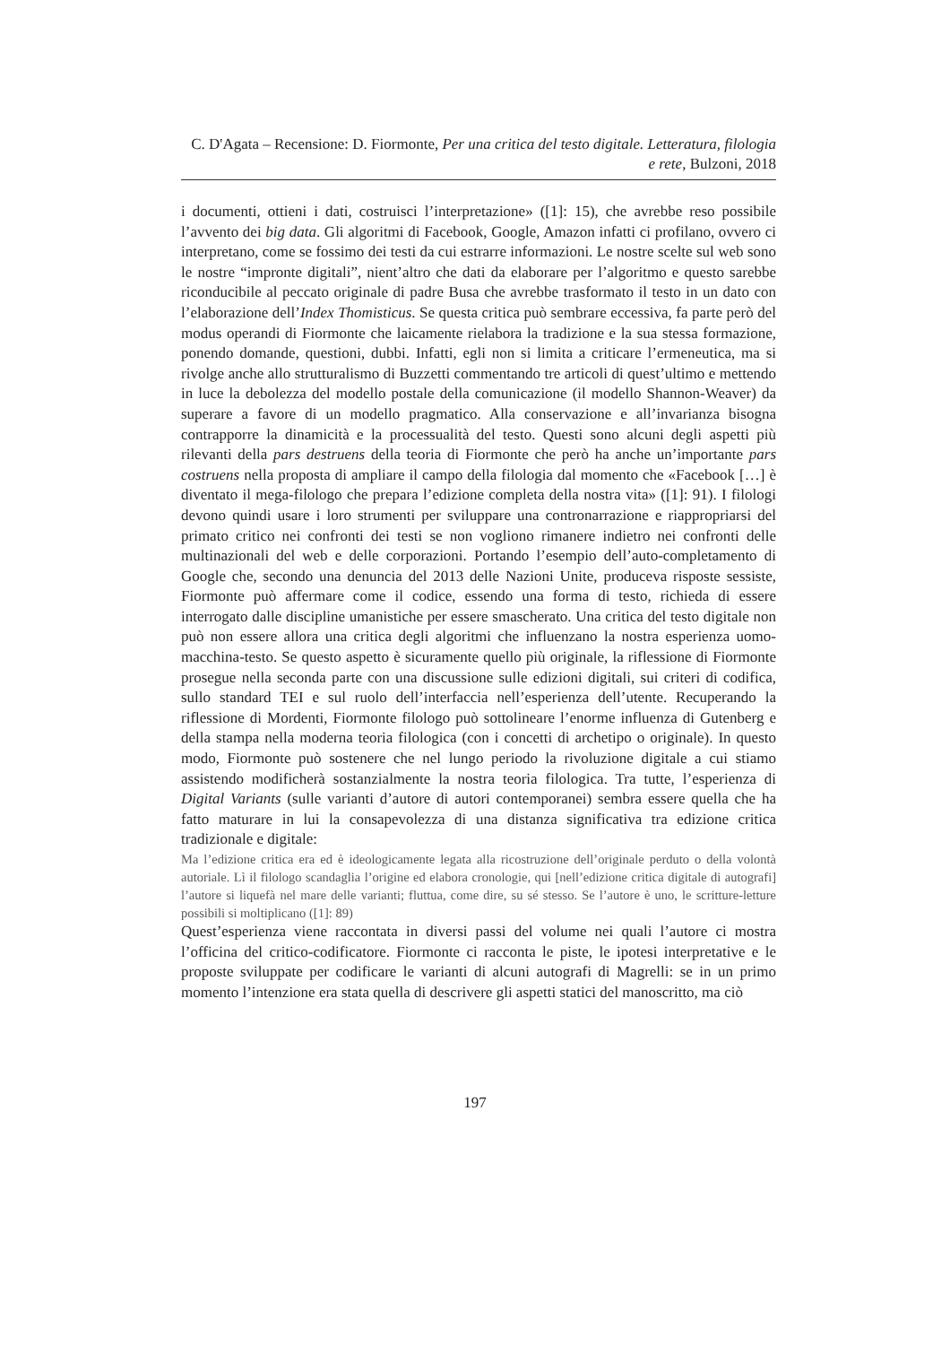C. D'Agata – Recensione: D. Fiormonte, Per una critica del testo digitale. Letteratura, filologia e rete, Bulzoni, 2018
i documenti, ottieni i dati, costruisci l’interpretazione» ([1]: 15), che avrebbe reso possibile l’avvento dei big data. Gli algoritmi di Facebook, Google, Amazon infatti ci profilano, ovvero ci interpretano, come se fossimo dei testi da cui estrarre informazioni. Le nostre scelte sul web sono le nostre “impronte digitali”, nient’altro che dati da elaborare per l’algoritmo e questo sarebbe riconducibile al peccato originale di padre Busa che avrebbe trasformato il testo in un dato con l’elaborazione dell’Index Thomisticus. Se questa critica può sembrare eccessiva, fa parte però del modus operandi di Fiormonte che laicamente rielabora la tradizione e la sua stessa formazione, ponendo domande, questioni, dubbi. Infatti, egli non si limita a criticare l’ermeneutica, ma si rivolge anche allo strutturalismo di Buzzetti commentando tre articoli di quest’ultimo e mettendo in luce la debolezza del modello postale della comunicazione (il modello Shannon-Weaver) da superare a favore di un modello pragmatico. Alla conservazione e all’invarianza bisogna contrapporre la dinamicità e la processualità del testo. Questi sono alcuni degli aspetti più rilevanti della pars destruens della teoria di Fiormonte che però ha anche un’importante pars costruens nella proposta di ampliare il campo della filologia dal momento che «Facebook […] è diventato il mega-filologo che prepara l’edizione completa della nostra vita» ([1]: 91). I filologi devono quindi usare i loro strumenti per sviluppare una contronarrazione e riappropriarsi del primato critico nei confronti dei testi se non vogliono rimanere indietro nei confronti delle multinazionali del web e delle corporazioni. Portando l’esempio dell’auto-completamento di Google che, secondo una denuncia del 2013 delle Nazioni Unite, produceva risposte sessiste, Fiormonte può affermare come il codice, essendo una forma di testo, richieda di essere interrogato dalle discipline umanistiche per essere smascherato. Una critica del testo digitale non può non essere allora una critica degli algoritmi che influenzano la nostra esperienza uomo-macchina-testo. Se questo aspetto è sicuramente quello più originale, la riflessione di Fiormonte prosegue nella seconda parte con una discussione sulle edizioni digitali, sui criteri di codifica, sullo standard TEI e sul ruolo dell’interfaccia nell’esperienza dell’utente. Recuperando la riflessione di Mordenti, Fiormonte filologo può sottolineare l’enorme influenza di Gutenberg e della stampa nella moderna teoria filologica (con i concetti di archetipo o originale). In questo modo, Fiormonte può sostenere che nel lungo periodo la rivoluzione digitale a cui stiamo assistendo modificherà sostanzialmente la nostra teoria filologica. Tra tutte, l’esperienza di Digital Variants (sulle varianti d’autore di autori contemporanei) sembra essere quella che ha fatto maturare in lui la consapevolezza di una distanza significativa tra edizione critica tradizionale e digitale:
Ma l’edizione critica era ed è ideologicamente legata alla ricostruzione dell’originale perduto o della volontà autoriale. Lì il filologo scandaglia l’origine ed elabora cronologie, qui [nell’edizione critica digitale di autografi] l’autore si liquefà nel mare delle varianti; fluttua, come dire, su sé stesso. Se l’autore è uno, le scritture-letture possibili si moltiplicano ([1]: 89)
Quest’esperienza viene raccontata in diversi passi del volume nei quali l’autore ci mostra l’officina del critico-codificatore. Fiormonte ci racconta le piste, le ipotesi interpretative e le proposte sviluppate per codificare le varianti di alcuni autografi di Magrelli: se in un primo momento l’intenzione era stata quella di descrivere gli aspetti statici del manoscritto, ma ciò
197